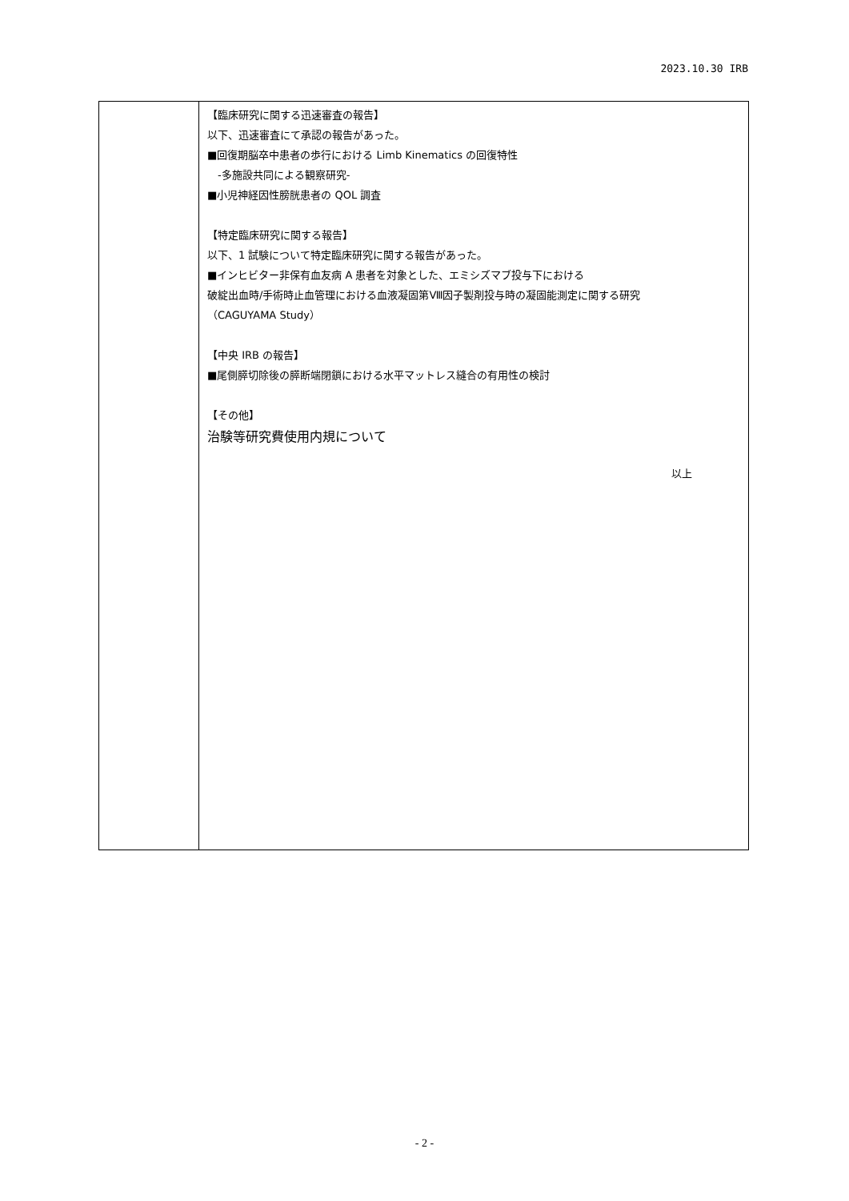2023.10.30 IRB
| | 【臨床研究に関する迅速審査の報告】 以下、迅速審査にて承認の報告があった。 ■回復期脳卒中患者の歩行における Limb Kinematics の回復特性 -多施設共同による観察研究- ■小児神経因性膀胱患者の QOL 調査 【特定臨床研究に関する報告】 以下、1 試験について特定臨床研究に関する報告があった。 ■インヒビター非保有血友病 A 患者を対象とした、エミシズマブ投与下における 破綻出血時/手術時止血管理における血液凝固第Ⅷ因子製剤投与時の凝固能測定に関する研究 （CAGUYAMA Study） 【中央 IRB の報告】 ■尾側膵切除後の膵断端閉鎖における水平マットレス縫合の有用性の検討 【その他】 治験等研究費使用内規について 以上 |
- 2 -